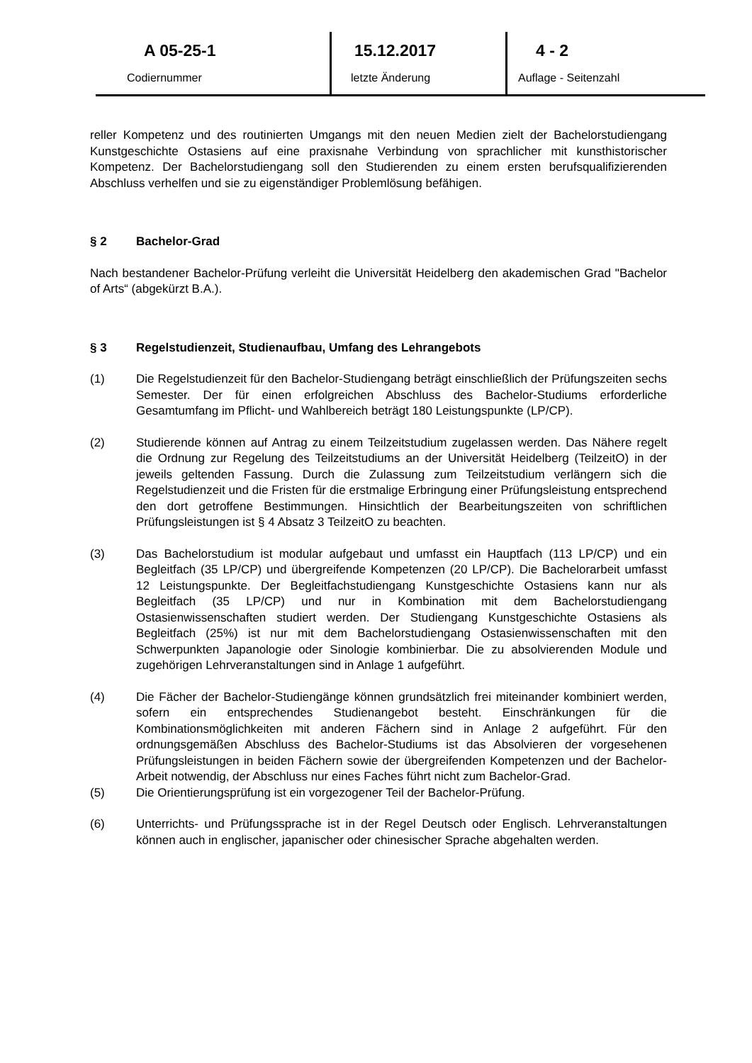A 05-25-1
Codiernummer
15.12.2017
letzte Änderung
4 - 2
Auflage - Seitenzahl
reller Kompetenz und des routinierten Umgangs mit den neuen Medien zielt der Bachelorstudiengang Kunstgeschichte Ostasiens auf eine praxisnahe Verbindung von sprachlicher mit kunsthistorischer Kompetenz. Der Bachelorstudiengang soll den Studierenden zu einem ersten berufsqualifizierenden Abschluss verhelfen und sie zu eigenständiger Problemlösung befähigen.
§ 2 Bachelor-Grad
Nach bestandener Bachelor-Prüfung verleiht die Universität Heidelberg den akademischen Grad "Bachelor of Arts“ (abgekürzt B.A.).
§ 3 Regelstudienzeit, Studienaufbau, Umfang des Lehrangebots
(1) Die Regelstudienzeit für den Bachelor-Studiengang beträgt einschließlich der Prüfungszeiten sechs Semester. Der für einen erfolgreichen Abschluss des Bachelor-Studiums erforderliche Gesamtumfang im Pflicht- und Wahlbereich beträgt 180 Leistungspunkte (LP/CP).
(2) Studierende können auf Antrag zu einem Teilzeitstudium zugelassen werden. Das Nähere regelt die Ordnung zur Regelung des Teilzeitstudiums an der Universität Heidelberg (TeilzeitO) in der jeweils geltenden Fassung. Durch die Zulassung zum Teilzeitstudium verlängern sich die Regelstudienzeit und die Fristen für die erstmalige Erbringung einer Prüfungsleistung entsprechend den dort getroffene Bestimmungen. Hinsichtlich der Bearbeitungszeiten von schriftlichen Prüfungsleistungen ist § 4 Absatz 3 TeilzeitO zu beachten.
(3) Das Bachelorstudium ist modular aufgebaut und umfasst ein Hauptfach (113 LP/CP) und ein Begleitfach (35 LP/CP) und übergreifende Kompetenzen (20 LP/CP). Die Bachelorarbeit umfasst 12 Leistungspunkte. Der Begleitfachstudiengang Kunstgeschichte Ostasiens kann nur als Begleitfach (35 LP/CP) und nur in Kombination mit dem Bachelorstudiengang Ostasienwissenschaften studiert werden. Der Studiengang Kunstgeschichte Ostasiens als Begleitfach (25%) ist nur mit dem Bachelorstudiengang Ostasienwissenschaften mit den Schwerpunkten Japanologie oder Sinologie kombinierbar. Die zu absolvierenden Module und zugehörigen Lehrveranstaltungen sind in Anlage 1 aufgeführt.
(4) Die Fächer der Bachelor-Studiengänge können grundsätzlich frei miteinander kombiniert werden, sofern ein entsprechendes Studienangebot besteht. Einschränkungen für die Kombinationsmöglichkeiten mit anderen Fächern sind in Anlage 2 aufgeführt. Für den ordnungsgemäßen Abschluss des Bachelor-Studiums ist das Absolvieren der vorgesehenen Prüfungsleistungen in beiden Fächern sowie der übergreifenden Kompetenzen und der Bachelor-Arbeit notwendig, der Abschluss nur eines Faches führt nicht zum Bachelor-Grad.
(5) Die Orientierungsprüfung ist ein vorgezogener Teil der Bachelor-Prüfung.
(6) Unterrichts- und Prüfungssprache ist in der Regel Deutsch oder Englisch. Lehrveranstaltungen können auch in englischer, japanischer oder chinesischer Sprache abgehalten werden.